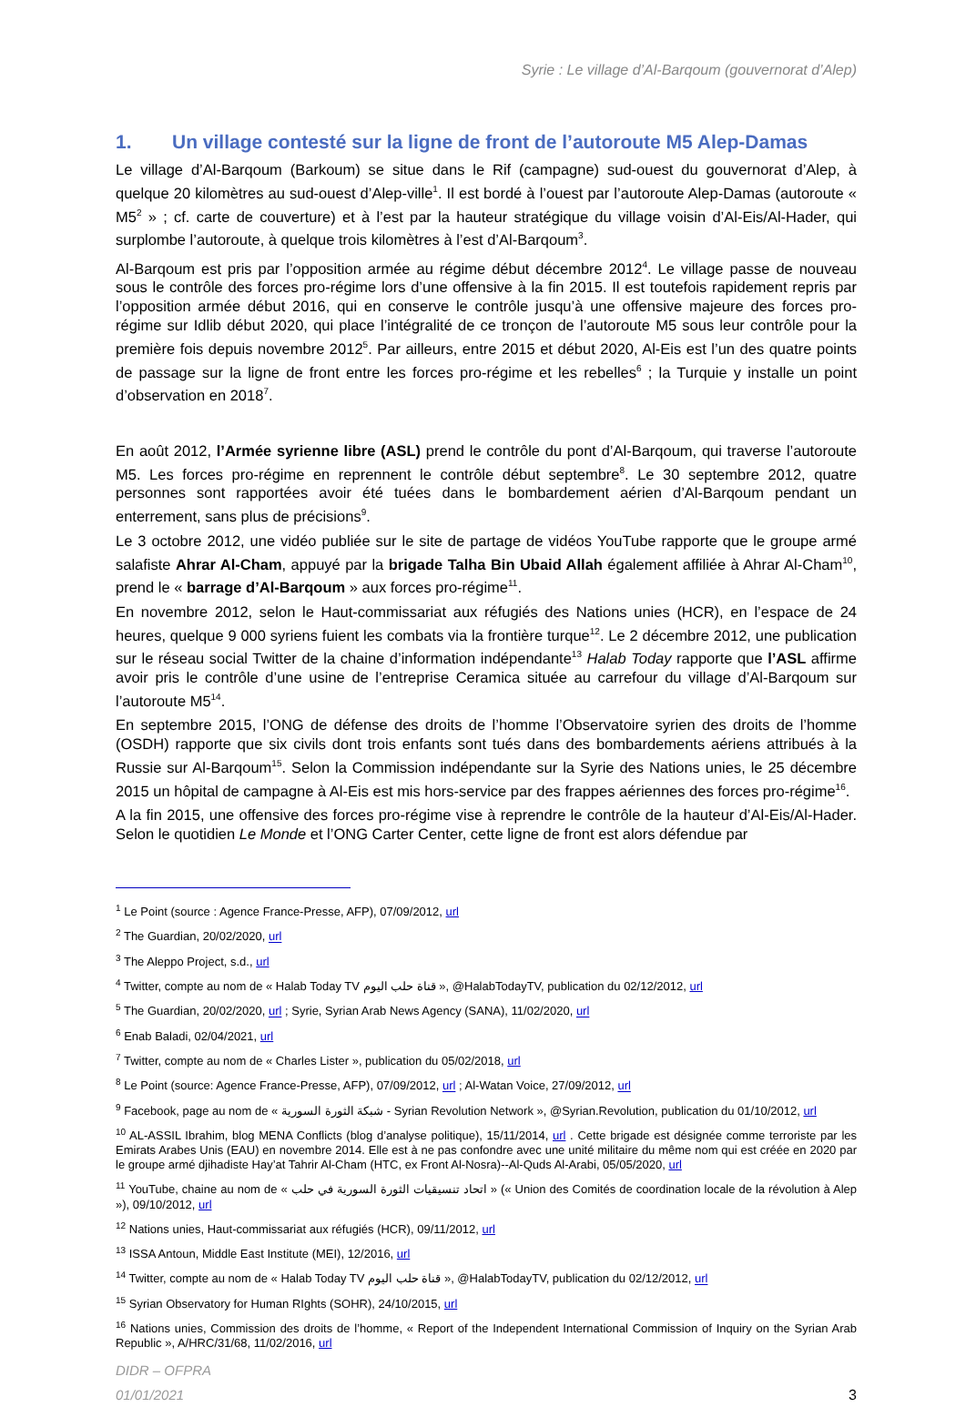Syrie : Le village d’Al-Barqoum (gouvernorat d’Alep)
1. Un village contesté sur la ligne de front de l’autoroute M5 Alep-Damas
Le village d’Al-Barqoum (Barkoum) se situe dans le Rif (campagne) sud-ouest du gouvernorat d’Alep, à quelque 20 kilomètres au sud-ouest d’Alep-ville<sup>1</sup>. Il est bordé à l’ouest par l’autoroute Alep-Damas (autoroute « M5<sup>2</sup> » ; cf. carte de couverture) et à l’est par la hauteur stratégique du village voisin d’Al-Eis/Al-Hader, qui surplombe l’autoroute, à quelque trois kilomètres à l’est d’Al-Barqoum<sup>3</sup>.
Al-Barqoum est pris par l’opposition armée au régime début décembre 2012<sup>4</sup>. Le village passe de nouveau sous le contrôle des forces pro-régime lors d’une offensive à la fin 2015. Il est toutefois rapidement repris par l’opposition armée début 2016, qui en conserve le contrôle jusqu’à une offensive majeure des forces pro-régime sur Idlib début 2020, qui place l’intégralité de ce tronçon de l’autoroute M5 sous leur contrôle pour la première fois depuis novembre 2012<sup>5</sup>. Par ailleurs, entre 2015 et début 2020, Al-Eis est l’un des quatre points de passage sur la ligne de front entre les forces pro-régime et les rebelles<sup>6</sup> ; la Turquie y installe un point d’observation en 2018<sup>7</sup>.
En août 2012, l’Armée syrienne libre (ASL) prend le contrôle du pont d’Al-Barqoum, qui traverse l’autoroute M5. Les forces pro-régime en reprennent le contrôle début septembre<sup>8</sup>. Le 30 septembre 2012, quatre personnes sont rapportées avoir été tuées dans le bombardement aérien d’Al-Barqoum pendant un enterrement, sans plus de précisions<sup>9</sup>.
Le 3 octobre 2012, une vidéo publiée sur le site de partage de vidéos YouTube rapporte que le groupe armé salafiste Ahrar Al-Cham, appuyé par la brigade Talha Bin Ubaid Allah également affiliée à Ahrar Al-Cham<sup>10</sup>, prend le « barrage d’Al-Barqoum » aux forces pro-régime<sup>11</sup>.
En novembre 2012, selon le Haut-commissariat aux réfugiés des Nations unies (HCR), en l’espace de 24 heures, quelque 9 000 syriens fuient les combats via la frontière turque<sup>12</sup>. Le 2 décembre 2012, une publication sur le réseau social Twitter de la chaine d’information indépendante<sup>13</sup> Halab Today rapporte que l’ASL affirme avoir pris le contrôle d’une usine de l’entreprise Ceramica située au carrefour du village d’Al-Barqoum sur l’autoroute M5<sup>14</sup>.
En septembre 2015, l’ONG de défense des droits de l’homme l’Observatoire syrien des droits de l’homme (OSDH) rapporte que six civils dont trois enfants sont tués dans des bombardements aériens attribués à la Russie sur Al-Barqoum<sup>15</sup>. Selon la Commission indépendante sur la Syrie des Nations unies, le 25 décembre 2015 un hôpital de campagne à Al-Eis est mis hors-service par des frappes aériennes des forces pro-régime<sup>16</sup>.
A la fin 2015, une offensive des forces pro-régime vise à reprendre le contrôle de la hauteur d’Al-Eis/Al-Hader. Selon le quotidien Le Monde et l’ONG Carter Center, cette ligne de front est alors défendue par
<sup>1</sup> Le Point (source : Agence France-Presse, AFP), 07/09/2012, url
<sup>2</sup> The Guardian, 20/02/2020, url
<sup>3</sup> The Aleppo Project, s.d., url
<sup>4</sup> Twitter, compte au nom de « Halab Today TV قناة حلب اليوم », @HalabTodayTV, publication du 02/12/2012, url
<sup>5</sup> The Guardian, 20/02/2020, url ; Syrie, Syrian Arab News Agency (SANA), 11/02/2020, url
<sup>6</sup> Enab Baladi, 02/04/2021, url
<sup>7</sup> Twitter, compte au nom de « Charles Lister », publication du 05/02/2018, url
<sup>8</sup> Le Point (source: Agence France-Presse, AFP), 07/09/2012, url ; Al-Watan Voice, 27/09/2012, url
<sup>9</sup> Facebook, page au nom de « شبكة الثورة السورية - Syrian Revolution Network », @Syrian.Revolution, publication du 01/10/2012, url
<sup>10</sup> AL-ASSIL Ibrahim, blog MENA Conflicts (blog d’analyse politique), 15/11/2014, url . Cette brigade est désignée comme terroriste par les Emirats Arabes Unis (EAU) en novembre 2014. Elle est à ne pas confondre avec une unité militaire du même nom qui est créée en 2020 par le groupe armé djihadiste Hay’at Tahrir Al-Cham (HTC, ex Front Al-Nosra)--Al-Quds Al-Arabi, 05/05/2020, url
<sup>11</sup> YouTube, chaine au nom de « اتحاد تنسيقيات الثورة السورية في حلب » (« Union des Comités de coordination locale de la révolution à Alep »), 09/10/2012, url
<sup>12</sup> Nations unies, Haut-commissariat aux réfugiés (HCR), 09/11/2012, url
<sup>13</sup> ISSA Antoun, Middle East Institute (MEI), 12/2016, url
<sup>14</sup> Twitter, compte au nom de « Halab Today TV قناة حلب اليوم », @HalabTodayTV, publication du 02/12/2012, url
<sup>15</sup> Syrian Observatory for Human RIghts (SOHR), 24/10/2015, url
<sup>16</sup> Nations unies, Commission des droits de l’homme, « Report of the Independent International Commission of Inquiry on the Syrian Arab Republic », A/HRC/31/68, 11/02/2016, url
DIDR – OFPRA
01/01/2021
3